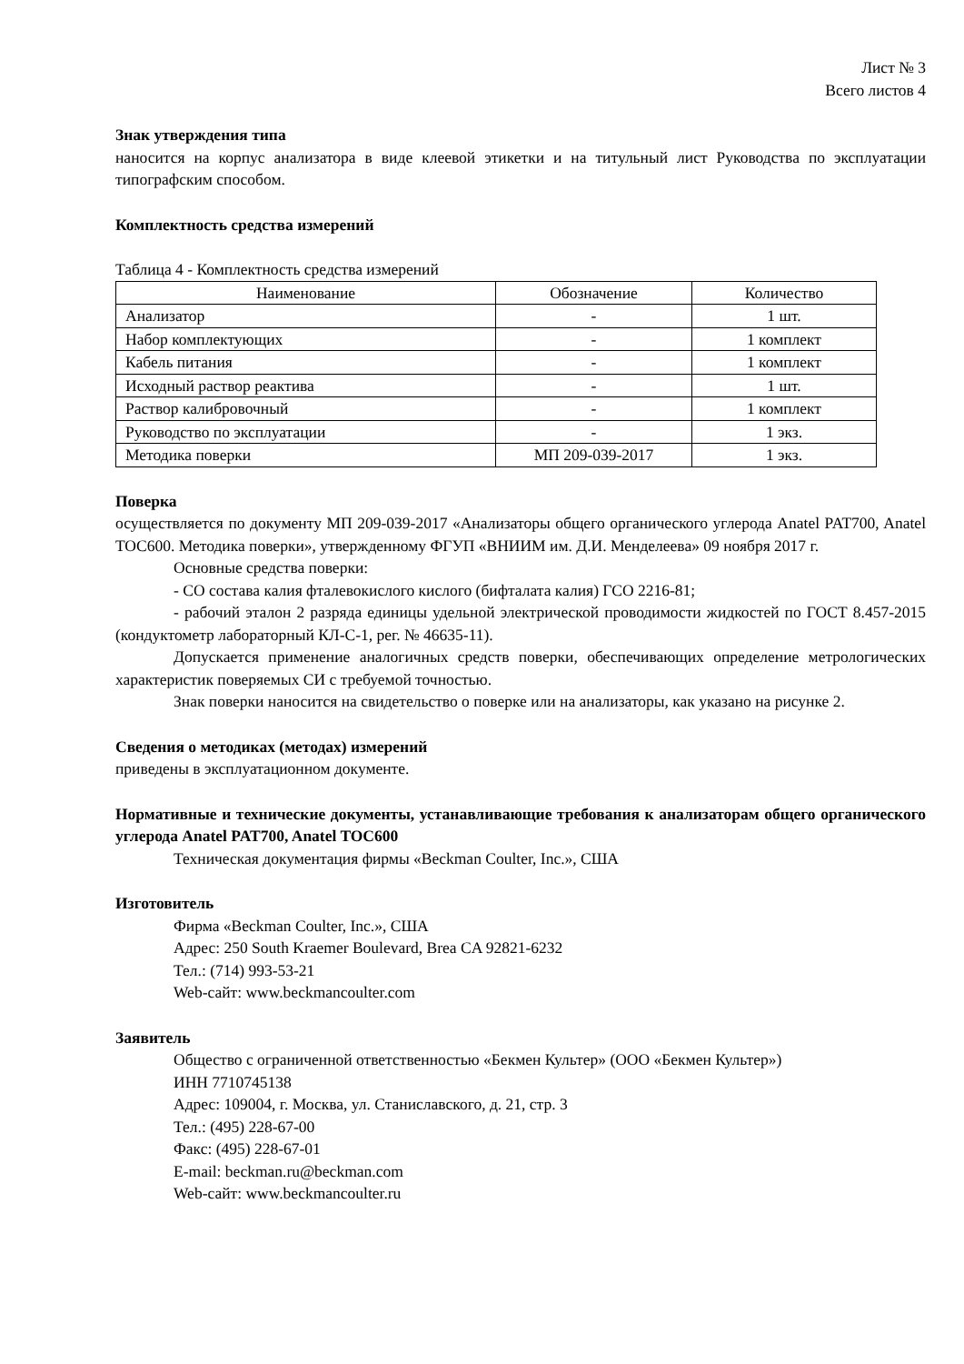Лист № 3
Всего листов 4
Знак утверждения типа
наносится на корпус анализатора в виде клеевой этикетки и на титульный лист Руководства по эксплуатации типографским способом.
Комплектность средства измерений
Таблица 4 - Комплектность средства измерений
| Наименование | Обозначение | Количество |
| --- | --- | --- |
| Анализатор | - | 1 шт. |
| Набор комплектующих | - | 1 комплект |
| Кабель питания | - | 1 комплект |
| Исходный раствор реактива | - | 1 шт. |
| Раствор калибровочный | - | 1 комплект |
| Руководство по эксплуатации | - | 1 экз. |
| Методика поверки | МП 209-039-2017 | 1 экз. |
Поверка
осуществляется по документу МП 209-039-2017 «Анализаторы общего органического углерода Anatel PAT700, Anatel TOC600. Методика поверки», утвержденному ФГУП «ВНИИМ им. Д.И. Менделеева» 09 ноября 2017 г.
Основные средства поверки:
- СО состава калия фталевокислого кислого (бифталата калия) ГСО 2216-81;
- рабочий эталон 2 разряда единицы удельной электрической проводимости жидкостей по ГОСТ 8.457-2015 (кондуктометр лабораторный КЛ-С-1, рег. № 46635-11).
Допускается применение аналогичных средств поверки, обеспечивающих определение метрологических характеристик поверяемых СИ с требуемой точностью.
Знак поверки наносится на свидетельство о поверке или на анализаторы, как указано на рисунке 2.
Сведения о методиках (методах) измерений
приведены в эксплуатационном документе.
Нормативные и технические документы, устанавливающие требования к анализаторам общего органического углерода Anatel PAT700, Anatel TOC600
Техническая документация фирмы «Beckman Coulter, Inc.», США
Изготовитель
Фирма «Beckman Coulter, Inc.», США
Адрес: 250 South Kraemer Boulevard, Brea CA 92821-6232
Тел.: (714) 993-53-21
Web-сайт: www.beckmancoulter.com
Заявитель
Общество с ограниченной ответственностью «Бекмен Культер» (ООО «Бекмен Культер»)
ИНН 7710745138
Адрес: 109004, г. Москва, ул. Станиславского, д. 21, стр. 3
Тел.: (495) 228-67-00
Факс: (495) 228-67-01
E-mail: beckman.ru@beckman.com
Web-сайт: www.beckmancoulter.ru